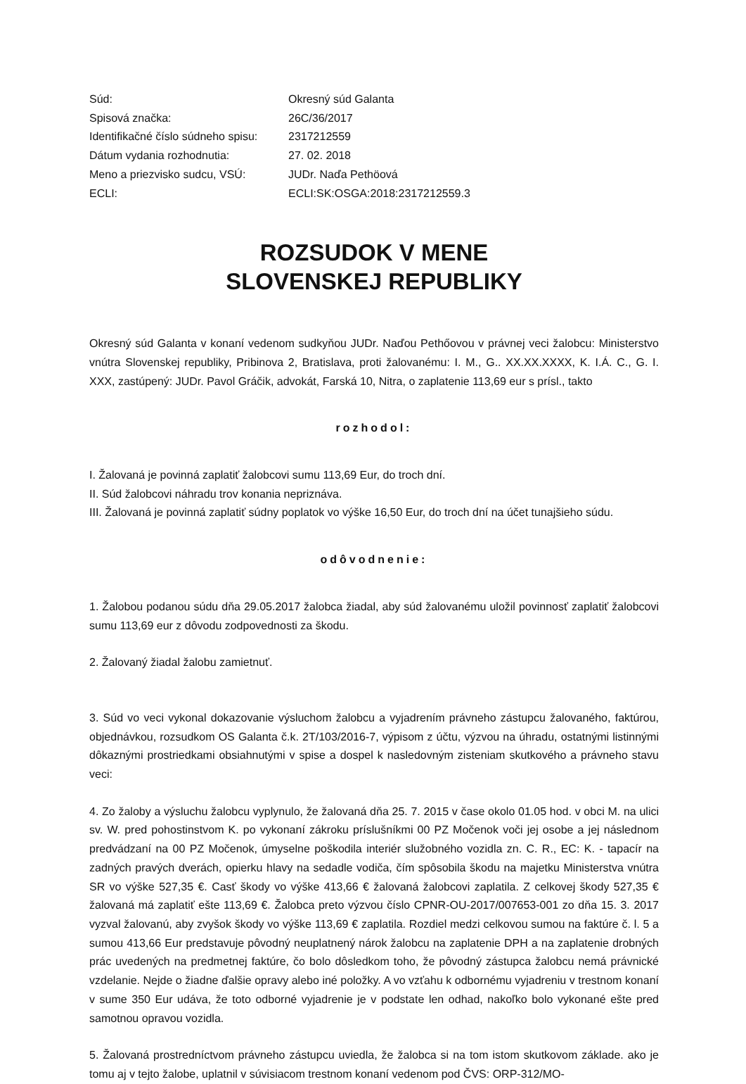| Súd: | Okresný súd Galanta |
| Spisová značka: | 26C/36/2017 |
| Identifikačné číslo súdneho spisu: | 2317212559 |
| Dátum vydania rozhodnutia: | 27. 02. 2018 |
| Meno a priezvisko sudcu, VSÚ: | JUDr. Naďa Pethöová |
| ECLI: | ECLI:SK:OSGA:2018:2317212559.3 |
ROZSUDOK V MENE
SLOVENSKEJ REPUBLIKY
Okresný súd Galanta v konaní vedenom sudkyňou JUDr. Naďou Pethőovou v právnej veci žalobcu: Ministerstvo vnútra Slovenskej republiky, Pribinova 2, Bratislava, proti žalovanému: I. M., G.. XX.XX.XXXX, K. I.Á. C., G. I. XXX, zastúpený: JUDr. Pavol Gráčik, advokát, Farská 10, Nitra, o zaplatenie 113,69 eur s prísl., takto
rozhodol:
I. Žalovaná je povinná zaplatiť žalobcovi sumu 113,69 Eur, do troch dní.
II. Súd žalobcovi náhradu trov konania nepriznáva.
III. Žalovaná je povinná zaplatiť súdny poplatok vo výške 16,50 Eur, do troch dní na účet tunajšieho súdu.
odôvodnenie:
1. Žalobou podanou súdu dňa 29.05.2017 žalobca žiadal, aby súd žalovanému uložil povinnosť zaplatiť žalobcovi sumu 113,69 eur z dôvodu zodpovednosti za škodu.
2. Žalovaný žiadal žalobu zamietnuť.
3. Súd vo veci vykonal dokazovanie výsluchom žalobcu a vyjadrením právneho zástupcu žalovaného, faktúrou, objednávkou, rozsudkom OS Galanta č.k. 2T/103/2016-7, výpisom z účtu, výzvou na úhradu, ostatnými listinnými dôkaznými prostriedkami obsiahnutými v spise a dospel k nasledovným zisteniam skutkového a právneho stavu veci:
4. Zo žaloby a výsluchu žalobcu vyplynulo, že žalovaná dňa 25. 7. 2015 v čase okolo 01.05 hod. v obci M. na ulici sv. W. pred pohostinstvom K. po vykonaní zákroku príslušníkmi 00 PZ Močenok voči jej osobe a jej následnom predvádzaní na 00 PZ Močenok, úmyselne poškodila interiér služobného vozidla zn. C. R., EC: K. - tapacír na zadných pravých dverách, opierku hlavy na sedadle vodiča, čím spôsobila škodu na majetku Ministerstva vnútra SR vo výške 527,35 €. Casť škody vo výške 413,66 € žalovaná žalobcovi zaplatila. Z celkovej škody 527,35 € žalovaná má zaplatiť ešte 113,69 €. Žalobca preto výzvou číslo CPNR-OU-2017/007653-001 zo dňa 15. 3. 2017 vyzval žalovanú, aby zvyšok škody vo výške 113,69 € zaplatila. Rozdiel medzi celkovou sumou na faktúre č. l. 5 a sumou 413,66 Eur predstavuje pôvodný neuplatnený nárok žalobcu na zaplatenie DPH a na zaplatenie drobných prác uvedených na predmetnej faktúre, čo bolo dôsledkom toho, že pôvodný zástupca žalobcu nemá právnické vzdelanie. Nejde o žiadne ďalšie opravy alebo iné položky. A vo vzťahu k odbornému vyjadreniu v trestnom konaní v sume 350 Eur udáva, že toto odborné vyjadrenie je v podstate len odhad, nakoľko bolo vykonané ešte pred samotnou opravou vozidla.
5. Žalovaná prostredníctvom právneho zástupcu uviedla, že žalobca si na tom istom skutkovom základe. ako je tomu aj v tejto žalobe, uplatnil v súvisiacom trestnom konaní vedenom pod ČVS: ORP-312/MO-